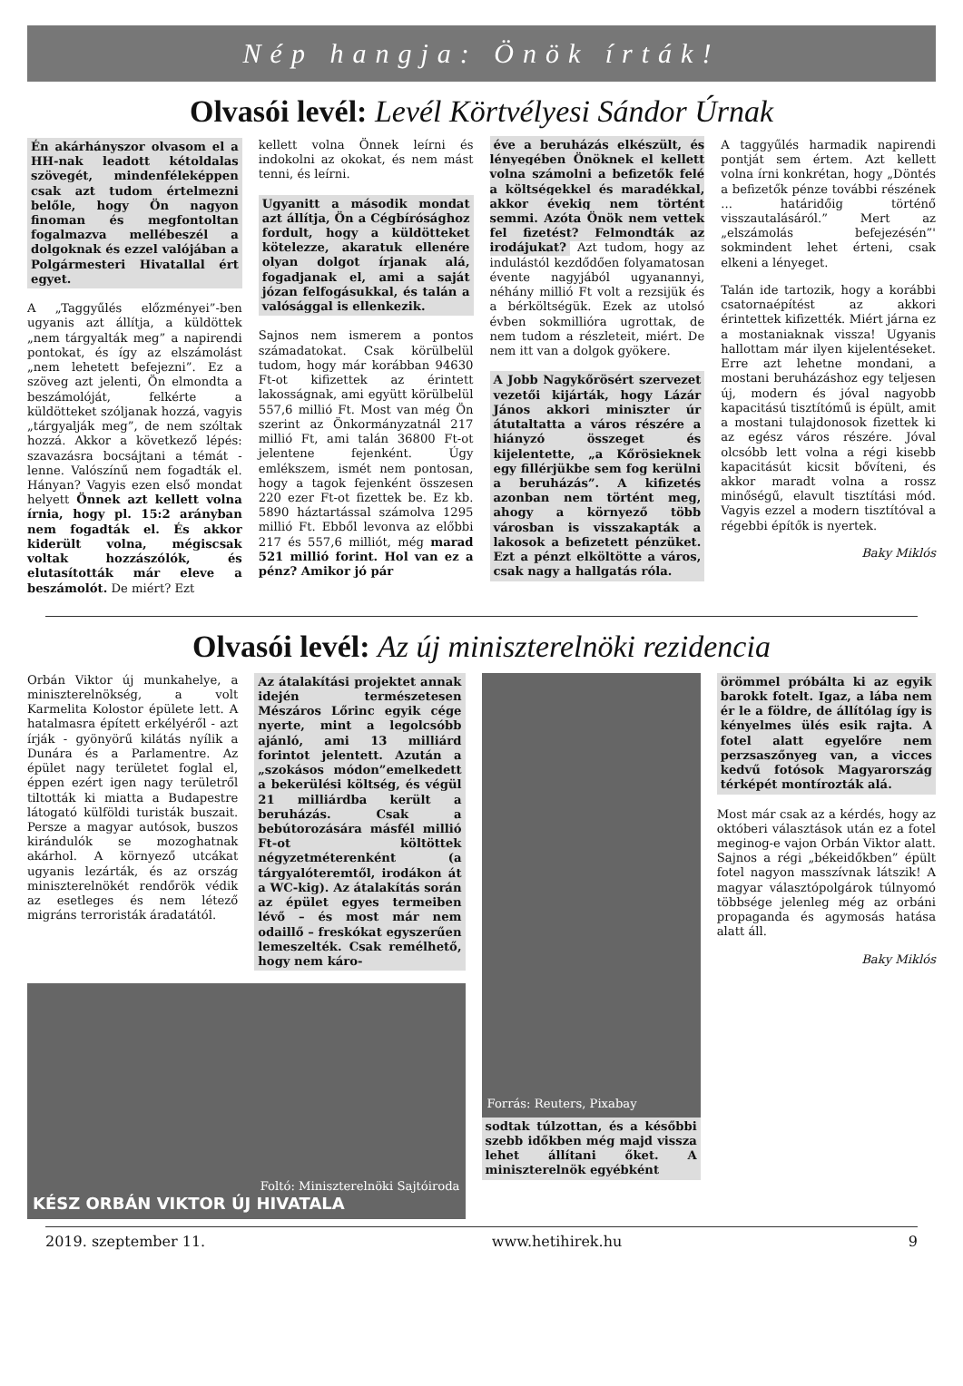Nép hangja: Önök írták!
Olvasói levél: Levél Körtvélyesi Sándor Úrnak
Én akárhányszor olvasom el a HH-nak leadott kétoldalas szövegét, mindenféleképpen csak azt tudom értelmezni belőle, hogy Ön nagyon finoman és megfontoltan fogalmazva mellébeszél a dolgoknak és ezzel valójában a Polgármesteri Hivatallal ért egyet.
A „Taggyűlés előzményei”-ben ugyanis azt állítja, a küldöttek „nem tárgyalták meg” a napirendi pontokat, és így az elszámolást „nem lehetett befejezni”. Ez a szöveg azt jelenti, Ön elmondta a beszámolóját, felkérte a küldötteket szóljanak hozzá, vagyis „tárgyalják meg”, de nem szóltak hozzá. Akkor a következő lépés: szavazásra bocsájtani a témát - lenne. Valószínű nem fogadták el. Hányan? Vagyis ezen első mondat helyett Önnek azt kellett volna írnia, hogy pl. 15:2 arányban nem fogadták el. És akkor kiderült volna, mégiscsak voltak hozzászólók, és elutasították már eleve a beszámolót. De miért? Ezt
kellett volna Önnek leírni és indokolni az okokat, és nem mást tenni, és leírni.
Ugyanitt a második mondat azt állítja, Ön a Cégbírósághoz fordult, hogy a küldötteket kötelezze, akaratuk ellenére olyan dolgot írjanak alá, fogadjanak el, ami a saját józan felfogásukkal, és talán a valósággal is ellenkezik.
Sajnos nem ismerem a pontos számadatokat. Csak körülbelül tudom, hogy már korábban 94630 Ft-ot kifizettek az érintett lakosságnak, ami együtt körülbelül 557,6 millió Ft. Most van még Ön szerint az Önkormányzatnál 217 millió Ft, ami talán 36800 Ft-ot jelentene fejenként. Úgy emlékszem, ismét nem pontosan, hogy a tagok fejenként összesen 220 ezer Ft-ot fizettek be. Ez kb. 5890 háztartással számolva 1295 millió Ft. Ebből levonva az előbbi 217 és 557,6 milliót, még marad 521 millió forint. Hol van ez a pénz? Amikor jó pár
éve a beruházás elkészült, és lényegében Önöknek el kellett volna számolni a befizetők felé a költségekkel és maradékkal, akkor évekig nem történt semmi. Azóta Önök nem vettek fel fizetést? Felmondták az irodájukat? Azt tudom, hogy az indulástól kezdődően folyamatosan évente nagyjából ugyanannyi, néhány millió Ft volt a rezsijük és a bérköltségük. Ezek az utolsó évben sokmillióra ugrottak, de nem tudom a részleteit, miért. De nem itt van a dolgok gyökere.
A Jobb Nagykőrösért szervezet vezetői kijárták, hogy Lázár János akkori miniszter úr átutaltatta a város részére a hiányzó összeget és kijelentette, „a Kőrösieknek egy fillérjükbe sem fog kerülni a beruházás”. A kifizetés azonban nem történt meg, ahogy a környező több városban is visszakapták a lakosok a befizetett pénzüket. Ezt a pénzt elköltötte a város, csak nagy a hallgatás róla.
A taggyűlés harmadik napirendi pontját sem értem. Azt kellett volna írni konkrétan, hogy „Döntés a befizetők pénze további részének ... határidőig történő visszautalásáról.” Mert az „elszámolás befejezésén”' sokmindent lehet érteni, csak elkeni a lényeget.
Talán ide tartozik, hogy a korábbi csatornaépítést az akkori érintettek kifizették. Miért járna ez a mostaniaknak vissza! Ugyanis hallottam már ilyen kijelentéseket. Erre azt lehetne mondani, a mostani beruházáshoz egy teljesen új, modern és jóval nagyobb kapacitású tisztítómű is épült, amit a mostani tulajdonosok fizettek ki az egész város részére. Jóval olcsóbb lett volna a régi kisebb kapacitásút kicsit bővíteni, és akkor maradt volna a rossz minőségű, elavult tisztítási mód. Vagyis ezzel a modern tisztítóval a régebbi építők is nyertek.
Baky Miklós
Olvasói levél: Az új miniszterelnöki rezidencia
Orbán Viktor új munkahelye, a miniszterelnökség, a volt Karmelita Kolostor épülete lett. A hatalmasra épített erkélyéről - azt írják - gyönyörű kilátás nyílik a Dunára és a Parlamentre. Az épület nagy területet foglal el, éppen ezért igen nagy területről tiltották ki miatta a Budapestre látogató külföldi turisták buszait. Persze a magyar autósok, buszos kirándulók se mozoghatnak akárhol. A környező utcákat ugyanis lezárták, és az ország miniszterelnökét rendőrök védik az esetleges és nem létező migráns terroristák áradatától.
Az átalakítási projektet annak idején természetesen Mészáros Lőrinc egyik cége nyerte, mint a legolcsóbb ajánló, ami 13 milliárd forintot jelentett. Azután a „szokásos módon”emelkedett a bekerülési költség, és végül 21 milliárdba került a beruházás. Csak a bebútorozására másfél millió Ft-ot költöttek négyzetméterenként (a tárgyalóteremtől, irodákon át a WC-kig). Az átalakítás során az épület egyes termeiben lévő – és most már nem odaillő – freskókat egyszerűen lemeszelték. Csak remélhető, hogy nem káro-
Foltó: Miniszterelnöki Sajtóiroda
KÉSZ ORBÁN VIKTOR ÚJ HIVATALA
Forrás: Reuters, Pixabay
sodtak túlzottan, és a későbbi szebb időkben még majd vissza lehet állítani őket. A miniszterelnök egyébként
örömmel próbálta ki az egyik barokk fotelt. Igaz, a lába nem ér le a földre, de állítólag így is kényelmes ülés esik rajta. A fotel alatt egyelőre nem perzsaszőnyeg van, a vicces kedvű fotósok Magyarország térképét montírozták alá.
Most már csak az a kérdés, hogy az októberi választások után ez a fotel meginog-e vajon Orbán Viktor alatt. Sajnos a régi „békeidőkben” épült fotel nagyon masszívnak látszik! A magyar választópolgárok túlnyomó többsége jelenleg még az orbáni propaganda és agymosás hatása alatt áll.
Baky Miklós
2019. szeptember 11. www.hetihirek.hu 9